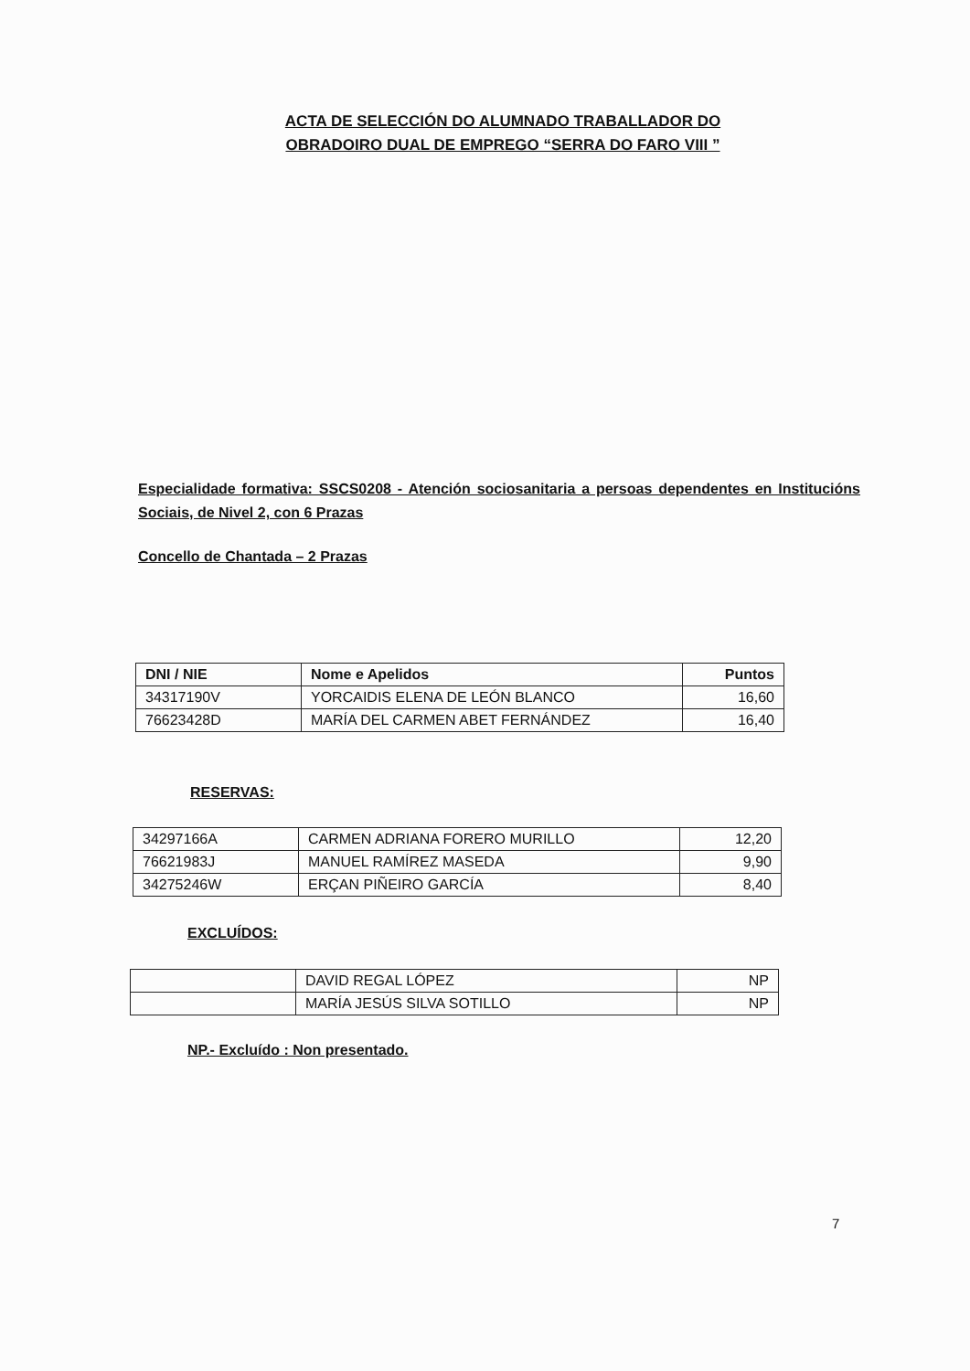ACTA DE SELECCIÓN DO ALUMNADO TRABALLADOR DO OBRADOIRO DUAL DE EMPREGO “SERRA DO FARO VIII ”
Especialidade formativa: SSCS0208 - Atención sociosanitaria a persoas dependentes en Institucións Sociais, de Nivel 2, con 6 Prazas
Concello de Chantada – 2 Prazas
| DNI / NIE | Nome e Apelidos | Puntos |
| --- | --- | --- |
| 34317190V | YORCAIDIS ELENA DE LEÓN BLANCO | 16,60 |
| 76623428D | MARÍA DEL CARMEN ABET FERNÁNDEZ | 16,40 |
RESERVAS:
| 34297166A | CARMEN ADRIANA FORERO MURILLO | 12,20 |
| 76621983J | MANUEL RAMÍREZ MASEDA | 9,90 |
| 34275246W | ERÇAN PIÑEIRO GARCÍA | 8,40 |
EXCLUÍDOS:
| | DAVID REGAL LÓPEZ | NP |
| | MARÍA JESÚS SILVA SOTILLO | NP |
NP.- Excluído : Non presentado.
7